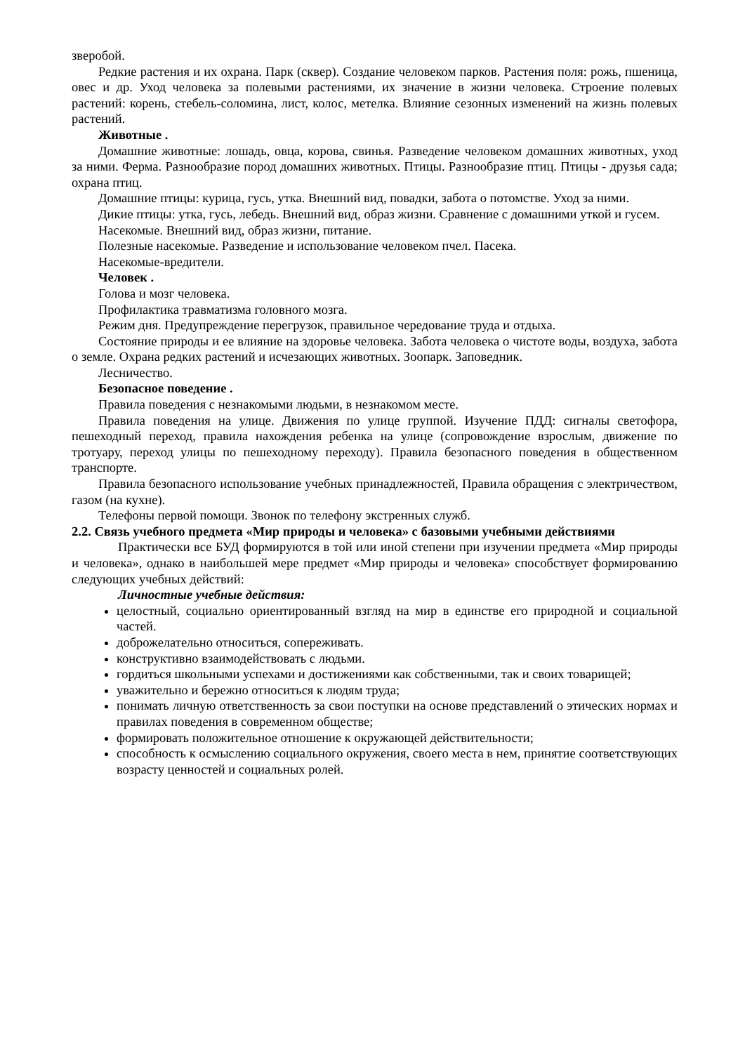зверобой.
Редкие растения и их охрана. Парк (сквер). Создание человеком парков. Растения поля: рожь, пшеница, овес и др. Уход человека за полевыми растениями, их значение в жизни человека. Строение полевых растений: корень, стебель-соломина, лист, колос, метелка. Влияние сезонных изменений на жизнь полевых растений.
Животные .
Домашние животные: лошадь, овца, корова, свинья. Разведение человеком домашних животных, уход за ними. Ферма. Разнообразие пород домашних животных. Птицы. Разнообразие птиц. Птицы - друзья сада; охрана птиц.
Домашние птицы: курица, гусь, утка. Внешний вид, повадки, забота о потомстве. Уход за ними.
Дикие птицы: утка, гусь, лебедь. Внешний вид, образ жизни. Сравнение с домашними уткой и гусем.
Насекомые. Внешний вид, образ жизни, питание.
Полезные насекомые. Разведение и использование человеком пчел. Пасека.
Насекомые-вредители.
Человек .
Голова и мозг человека.
Профилактика травматизма головного мозга.
Режим дня. Предупреждение перегрузок, правильное чередование труда и отдыха.
Состояние природы и ее влияние на здоровье человека. Забота человека о чистоте воды, воздуха, забота о земле. Охрана редких растений и исчезающих животных. Зоопарк. Заповедник.
Лесничество.
Безопасное поведение .
Правила поведения с незнакомыми людьми, в незнакомом месте.
Правила поведения на улице. Движения по улице группой. Изучение ПДД: сигналы светофора, пешеходный переход, правила нахождения ребенка на улице (сопровождение взрослым, движение по тротуару, переход улицы по пешеходному переходу). Правила безопасного поведения в общественном транспорте.
Правила безопасного использование учебных принадлежностей, Правила обращения с электричеством, газом (на кухне).
Телефоны первой помощи. Звонок по телефону экстренных служб.
2.2. Связь учебного предмета «Мир природы и человека» с базовыми учебными действиями
Практически все БУД формируются в той или иной степени при изучении предмета «Мир природы и человека», однако в наибольшей мере предмет «Мир природы и человека» способствует формированию следующих учебных действий:
Личностные учебные действия:
целостный, социально ориентированный взгляд на мир в единстве его природной и социальной частей.
доброжелательно относиться, сопереживать.
конструктивно взаимодействовать с людьми.
гордиться школьными успехами и достижениями как собственными, так и своих товарищей;
уважительно и бережно относиться к людям труда;
понимать личную ответственность за свои поступки на основе представлений о этических нормах и правилах поведения в современном обществе;
формировать положительное отношение к окружающей действительности;
способность к осмыслению социального окружения, своего места в нем, принятие соответствующих возрасту ценностей и социальных ролей.